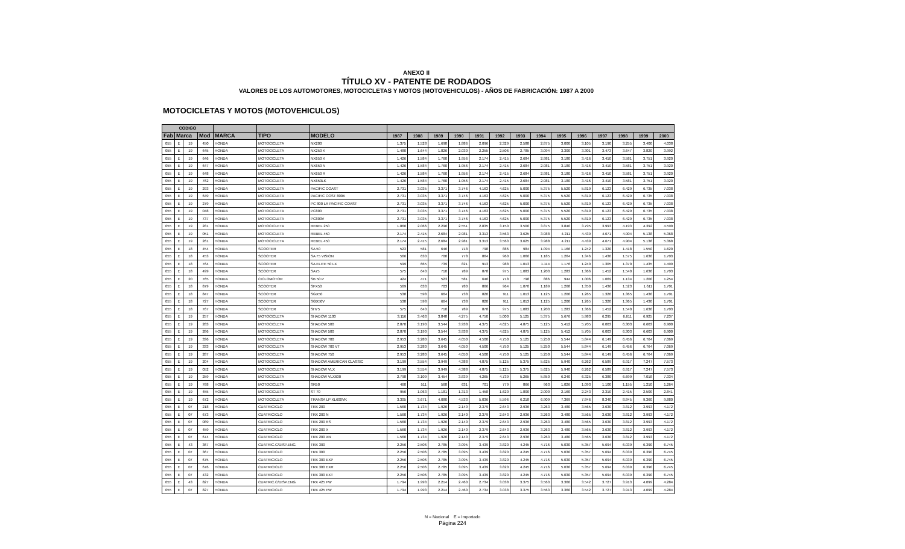ANEXO II
TÍTULO XV - PATENTE DE RODADOS
VALORES DE LOS AUTOMOTORES, MOTOCICLETAS Y MOTOS (MOTOVEHICULOS) - AÑOS DE FABRICACIÓN: 1987 A 2000
MOTOCICLETAS Y MOTOS (MOTOVEHICULOS)
| CODIGO | | | | | | | | | | | | | | | | | | | | |
| --- | --- | --- | --- | --- | --- | --- | --- | --- | --- | --- | --- | --- | --- | --- | --- | --- | --- | --- | --- | --- |
| Fab | Marca | | Mod | MARCA | TIPO | MODELO | 1987 | 1988 | 1989 | 1990 | 1991 | 1992 | 1993 | 1994 | 1995 | 1996 | 1997 | 1998 | 1999 | 2000 |
| 055 | E | 19 | 450 | HONDA | MOTOCICLETA | NX200 | 1.375 | 1.528 | 1.698 | 1.886 | 2.096 | 2.329 | 2.588 | 2.875 | 3.000 | 3.105 | 3.190 | 3.255 | 3.400 | 4.038 |
| 055 | E | 19 | 645 | HONDA | MOTOCICLETA | NX250 K | 1.480 | 1.644 | 1.826 | 2.030 | 2.255 | 2.506 | 2.785 | 3.094 | 3.300 | 3.301 | 3.473 | 3.647 | 3.820 | 3.992 |
| 055 | E | 19 | 646 | HONDA | MOTOCICLETA | NX650 K | 1.426 | 1.584 | 1.760 | 1.956 | 2.174 | 2.415 | 2.684 | 2.981 | 3.180 | 3.416 | 3.410 | 3.581 | 3.751 | 3.920 |
| 055 | E | 19 | 647 | HONDA | MOTOCICLETA | NX650 N | 1.426 | 1.584 | 1.760 | 1.956 | 2.174 | 2.415 | 2.684 | 2.981 | 3.180 | 3.416 | 3.410 | 3.581 | 3.751 | 3.920 |
| 055 | E | 19 | 648 | HONDA | MOTOCICLETA | NX650 R | 1.426 | 1.584 | 1.760 | 1.956 | 2.174 | 2.415 | 2.684 | 2.981 | 3.180 | 3.416 | 3.410 | 3.581 | 3.751 | 3.920 |
| 055 | E | 19 | 762 | HONDA | MOTOCICLETA | NX650LK | 1.426 | 1.584 | 1.760 | 1.956 | 2.174 | 2.415 | 2.684 | 2.981 | 3.180 | 3.416 | 3.410 | 3.581 | 3.751 | 3.920 |
| 055 | E | 19 | 293 | HONDA | MOTOCICLETA | PACIFIC COAST | 2.731 | 3.035 | 3.371 | 3.746 | 4.163 | 4.625 | 5.000 | 5.375 | 5.520 | 5.819 | 6.123 | 6.429 | 6.735 | 7.038 |
| 055 | E | 19 | 649 | HONDA | MOTOCICLETA | PACIFIC COST 800K | 2.731 | 3.035 | 3.371 | 3.746 | 4.163 | 4.625 | 5.000 | 5.375 | 5.520 | 5.819 | 6.123 | 6.429 | 6.735 | 7.038 |
| 055 | E | 19 | 279 | HONDA | MOTOCICLETA | PC 800 LR PACIFIC COAST | 2.731 | 3.035 | 3.371 | 3.746 | 4.163 | 4.625 | 5.000 | 5.375 | 5.520 | 5.819 | 6.123 | 6.429 | 6.735 | 7.038 |
| 055 | E | 19 | 048 | HONDA | MOTOCICLETA | PC800 | 2.731 | 3.035 | 3.371 | 3.746 | 4.163 | 4.625 | 5.000 | 5.375 | 5.520 | 5.819 | 6.123 | 6.429 | 6.735 | 7.038 |
| 055 | E | 19 | 737 | HONDA | MOTOCICLETA | PC800V | 2.731 | 3.035 | 3.371 | 3.746 | 4.163 | 4.625 | 5.000 | 5.375 | 5.520 | 5.819 | 6.123 | 6.429 | 6.735 | 7.038 |
| 055 | E | 19 | 281 | HONDA | MOTOCICLETA | REBEL 250 | 1.860 | 2.066 | 2.296 | 2.551 | 2.835 | 3.150 | 3.500 | 3.875 | 3.840 | 3.795 | 3.993 | 4.193 | 4.392 | 4.590 |
| 055 | E | 19 | 051 | HONDA | MOTOCICLETA | REBEL 450 | 2.174 | 2.415 | 2.684 | 2.981 | 3.313 | 3.563 | 3.625 | 3.988 | 4.211 | 4.439 | 4.671 | 4.904 | 5.138 | 5.368 |
| 055 | E | 19 | 261 | HONDA | MOTOCICLETA | REBEL 450 | 2.174 | 2.415 | 2.684 | 2.981 | 3.313 | 3.563 | 3.625 | 3.988 | 4.211 | 4.439 | 4.671 | 4.904 | 5.138 | 5.368 |
| 055 | E | 18 | 454 | HONDA | SCOOTER | SA 50 | 523 | 581 | 646 | 718 | 798 | 886 | 984 | 1.094 | 1.166 | 1.242 | 1.320 | 1.418 | 1.550 | 1.620 |
| 055 | E | 18 | 453 | HONDA | SCOOTER | SA 75 VISION | 566 | 630 | 700 | 778 | 864 | 960 | 1.066 | 1.185 | 1.264 | 1.346 | 1.430 | 1.575 | 1.630 | 1.703 |
| 055 | E | 18 | 764 | HONDA | SCOOTER | SA ELITE 50 LX | 599 | 665 | 739 | 821 | 913 | 988 | 1.013 | 1.114 | 1.176 | 1.240 | 1.305 | 1.370 | 1.435 | 1.499 |
| 055 | E | 18 | 499 | HONDA | SCOOTER | SA75 | 575 | 640 | 710 | 789 | 878 | 975 | 1.083 | 1.203 | 1.283 | 1.366 | 1.452 | 1.540 | 1.630 | 1.703 |
| 055 | E | 20 | 765 | HONDA | CICLOMOTOR | SB 50 P | 424 | 471 | 523 | 581 | 646 | 718 | 798 | 886 | 944 | 1.006 | 1.069 | 1.134 | 1.200 | 1.254 |
| 055 | E | 18 | 879 | HONDA | SCOOTER | SFX50 | 569 | 633 | 703 | 780 | 866 | 964 | 1.070 | 1.189 | 1.268 | 1.350 | 1.436 | 1.523 | 1.611 | 1.701 |
| 055 | E | 18 | 847 | HONDA | SCOOTER | SGX50 | 538 | 598 | 664 | 738 | 820 | 911 | 1.013 | 1.125 | 1.200 | 1.265 | 1.320 | 1.365 | 1.430 | 1.701 |
| 055 | E | 18 | 727 | HONDA | SCOOTER | SGX50V | 538 | 598 | 664 | 738 | 820 | 911 | 1.013 | 1.125 | 1.200 | 1.265 | 1.320 | 1.365 | 1.430 | 1.701 |
| 055 | E | 18 | 767 | HONDA | SCOOTER | SH75 | 575 | 640 | 710 | 789 | 878 | 975 | 1.083 | 1.203 | 1.283 | 1.366 | 1.452 | 1.540 | 1.630 | 1.703 |
| 055 | E | 19 | 257 | HONDA | MOTOCICLETA | SHADOW 1100 | 3.116 | 3.463 | 3.848 | 4.275 | 4.750 | 5.000 | 5.125 | 5.375 | 5.676 | 5.983 | 6.295 | 6.611 | 6.925 | 7.237 |
| 055 | E | 19 | 283 | HONDA | MOTOCICLETA | SHADOW 500 | 2.870 | 3.190 | 3.544 | 3.938 | 4.375 | 4.625 | 4.875 | 5.125 | 5.412 | 5.705 | 6.003 | 6.303 | 6.603 | 6.900 |
| 055 | E | 19 | 286 | HONDA | MOTOCICLETA | SHADOW 500 | 2.870 | 3.190 | 3.544 | 3.938 | 4.375 | 4.625 | 4.875 | 5.125 | 5.412 | 5.705 | 6.003 | 6.303 | 6.603 | 6.900 |
| 055 | E | 19 | 336 | HONDA | MOTOCICLETA | SHADOW 700 | 2.953 | 3.280 | 3.645 | 4.050 | 4.500 | 4.750 | 5.125 | 5.250 | 5.544 | 5.844 | 6.149 | 6.456 | 6.764 | 7.069 |
| 055 | E | 19 | 333 | HONDA | MOTOCICLETA | SHADOW 700 VT | 2.953 | 3.280 | 3.645 | 4.050 | 4.500 | 4.750 | 5.125 | 5.250 | 5.544 | 5.844 | 6.149 | 6.456 | 6.764 | 7.069 |
| 055 | E | 19 | 287 | HONDA | MOTOCICLETA | SHADOW 750 | 2.953 | 3.280 | 3.645 | 4.050 | 4.500 | 4.750 | 5.125 | 5.250 | 5.544 | 5.844 | 6.149 | 6.456 | 6.764 | 7.069 |
| 055 | E | 19 | 204 | HONDA | MOTOCICLETA | SHADOW AMERICAN CLASSIC | 3.199 | 3.554 | 3.949 | 4.388 | 4.875 | 5.125 | 5.375 | 5.625 | 5.940 | 6.262 | 6.589 | 6.917 | 7.247 | 7.573 |
| 055 | E | 19 | 052 | HONDA | MOTOCICLETA | SHADOW VLX | 3.199 | 3.554 | 3.949 | 4.388 | 4.875 | 5.125 | 5.375 | 5.625 | 5.940 | 6.262 | 6.589 | 6.917 | 7.247 | 7.573 |
| 055 | E | 19 | 259 | HONDA | MOTOCICLETA | SHADOW VLX600 | 2.798 | 3.109 | 3.454 | 3.839 | 4.265 | 4.739 | 5.265 | 5.850 | 6.240 | 6.325 | 6.380 | 6.699 | 7.018 | 7.334 |
| 055 | E | 19 | 768 | HONDA | MOTOCICLETA | SR50 | 460 | 511 | 568 | 631 | 701 | 779 | 866 | 963 | 1.026 | 1.093 | 1.100 | 1.155 | 1.210 | 1.264 |
| 055 | E | 19 | 455 | HONDA | MOTOCICLETA | ST 70 | 956 | 1.063 | 1.181 | 1.313 | 1.458 | 1.620 | 1.800 | 2.000 | 2.160 | 2.243 | 2.310 | 2.415 | 2.500 | 2.841 |
| 055 | E | 19 | 672 | HONDA | MOTOCICLETA | TRANSA LP XL600VK | 3.305 | 3.671 | 4.080 | 4.533 | 5.036 | 5.596 | 6.218 | 6.909 | 7.369 | 7.846 | 8.340 | 8.845 | 9.360 | 9.880 |
| 055 | E | 07 | 218 | HONDA | CUATRICICLO | TRX 200 | 1.560 | 1.734 | 1.926 | 2.140 | 2.379 | 2.643 | 2.936 | 3.263 | 3.480 | 3.565 | 3.630 | 3.812 | 3.993 | 4.172 |
| 055 | E | 07 | 673 | HONDA | CUATRICICLO | TRX 200 N | 1.560 | 1.734 | 1.926 | 2.140 | 2.379 | 2.643 | 2.936 | 3.263 | 3.480 | 3.565 | 3.630 | 3.812 | 3.993 | 4.172 |
| 055 | E | 07 | 089 | HONDA | CUATRICICLO | TRX 200 RS | 1.560 | 1.734 | 1.926 | 2.140 | 2.379 | 2.643 | 2.936 | 3.263 | 3.480 | 3.565 | 3.630 | 3.812 | 3.993 | 4.172 |
| 055 | E | 07 | 459 | HONDA | CUATRICICLO | TRX 200 X | 1.560 | 1.734 | 1.926 | 2.140 | 2.379 | 2.643 | 2.936 | 3.263 | 3.480 | 3.565 | 3.630 | 3.812 | 3.993 | 4.172 |
| 055 | E | 07 | 674 | HONDA | CUATRICICLO | TRX 200 XN | 1.560 | 1.734 | 1.926 | 2.140 | 2.379 | 2.643 | 2.936 | 3.263 | 3.480 | 3.565 | 3.630 | 3.812 | 3.993 | 4.172 |
| 055 | E | 43 | 367 | HONDA | CUATRIC.C/DISP.ENG. | TRX 300 | 2.256 | 2.506 | 2.785 | 3.095 | 3.439 | 3.820 | 4.245 | 4.716 | 5.030 | 5.357 | 5.694 | 6.039 | 6.390 | 6.745 |
| 055 | E | 07 | 367 | HONDA | CUATRICICLO | TRX 300 | 2.256 | 2.506 | 2.785 | 3.095 | 3.439 | 3.820 | 4.245 | 4.716 | 5.030 | 5.357 | 5.694 | 6.039 | 6.390 | 6.745 |
| 055 | E | 07 | 675 | HONDA | CUATRICICLO | TRX 300 EXP | 2.256 | 2.506 | 2.785 | 3.095 | 3.439 | 3.820 | 4.245 | 4.716 | 5.030 | 5.357 | 5.694 | 6.039 | 6.390 | 6.745 |
| 055 | E | 07 | 676 | HONDA | CUATRICICLO | TRX 300 EXR | 2.256 | 2.506 | 2.785 | 3.095 | 3.439 | 3.820 | 4.245 | 4.716 | 5.030 | 5.357 | 5.694 | 6.039 | 6.390 | 6.745 |
| 055 | E | 07 | 432 | HONDA | CUATRICICLO | TRX 300 EXT | 2.256 | 2.506 | 2.785 | 3.095 | 3.439 | 3.820 | 4.245 | 4.716 | 5.030 | 5.357 | 5.694 | 6.039 | 6.390 | 6.745 |
| 055 | E | 43 | 827 | HONDA | CUATRIC.C/DISP.ENG. | TRX 425 FW | 1.794 | 1.993 | 2.214 | 2.460 | 2.734 | 3.038 | 3.375 | 3.563 | 3.360 | 3.542 | 3.727 | 3.913 | 4.099 | 4.284 |
| 055 | E | 07 | 827 | HONDA | CUATRICICLO | TRX 425 FW | 1.794 | 1.993 | 2.214 | 2.460 | 2.734 | 3.038 | 3.375 | 3.563 | 3.360 | 3.542 | 3.727 | 3.913 | 4.099 | 4.284 |
N = Nacional E = Importado
Página 224